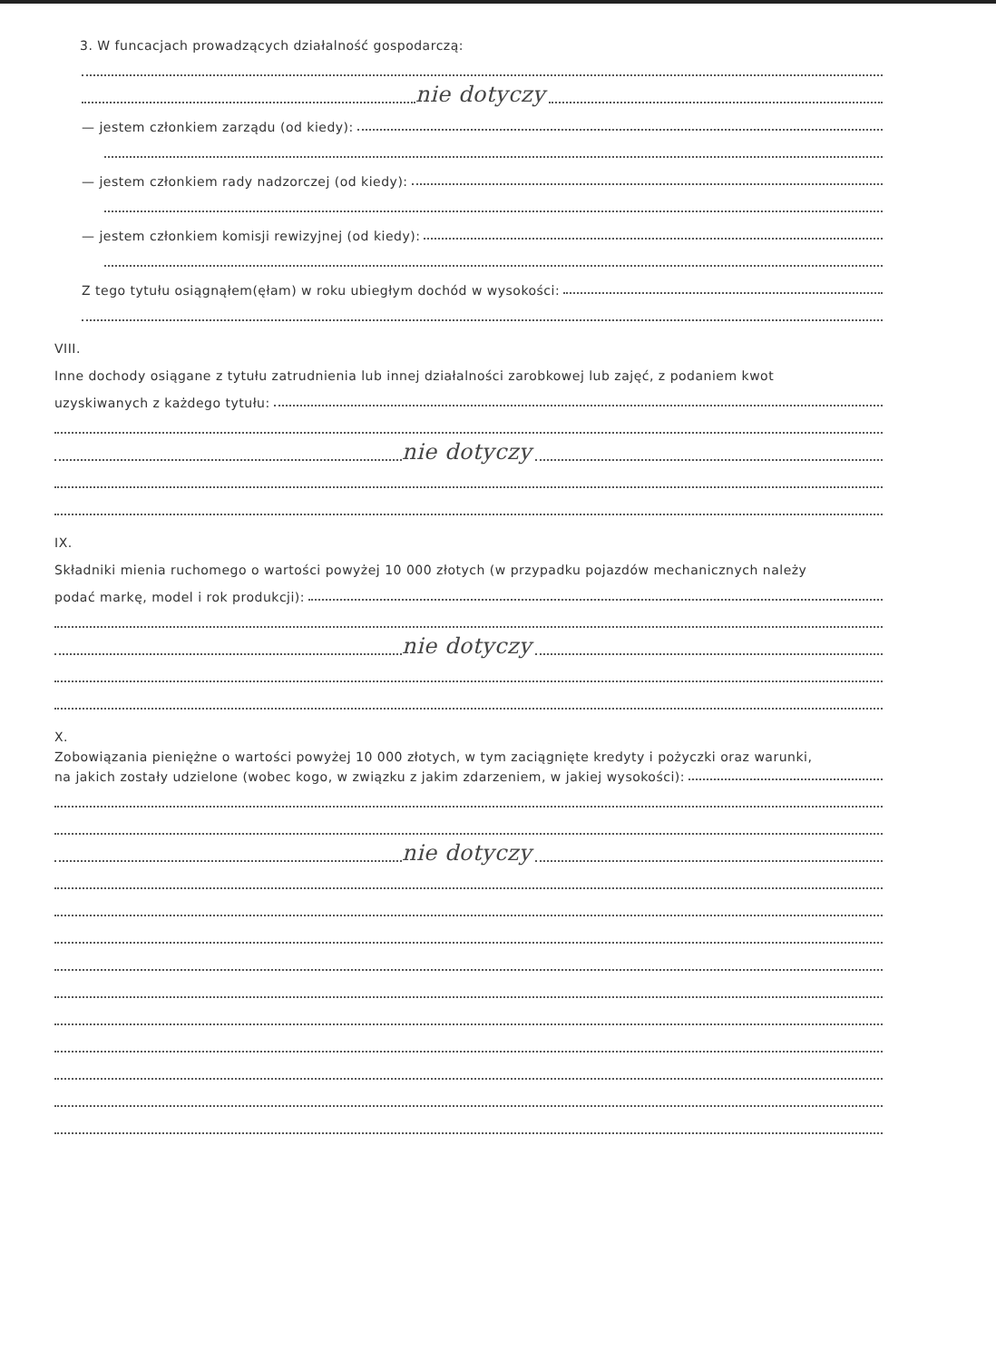3. W funcacjach prowadzących działalność gospodarczą:
nie dotyczy
— jestem członkiem zarządu (od kiedy):
— jestem członkiem rady nadzorczej (od kiedy):
— jestem członkiem komisji rewizyjnej (od kiedy):
Z tego tytułu osiągnąłem(ęłam) w roku ubiegłym dochód w wysokości:
VIII.
Inne dochody osiągane z tytułu zatrudnienia lub innej działalności zarobkowej lub zajęć, z podaniem kwot
uzyskiwanych z każdego tytułu:
nie dotyczy
IX.
Składniki mienia ruchomego o wartości powyżej 10 000 złotych (w przypadku pojazdów mechanicznych należy
podać markę, model i rok produkcji):
nie dotyczy
X.
Zobowiązania pieniężne o wartości powyżej 10 000 złotych, w tym zaciągnięte kredyty i pożyczki oraz warunki,
na jakich zostały udzielone (wobec kogo, w związku z jakim zdarzeniem, w jakiej wysokości):
nie dotyczy